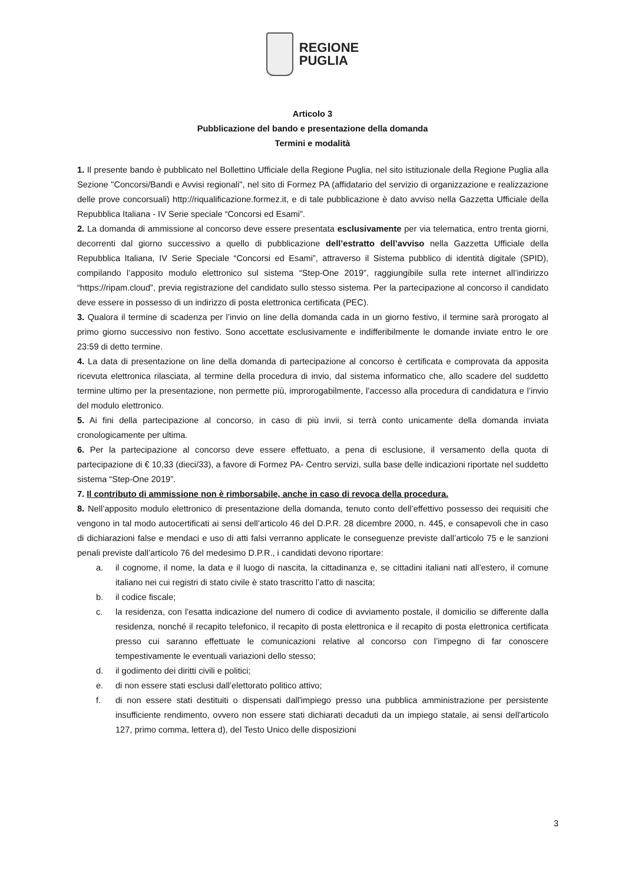REGIONE
PUGLIA
Articolo 3
Pubblicazione del bando e presentazione della domanda
Termini e modalità
1. Il presente bando è pubblicato nel Bollettino Ufficiale della Regione Puglia, nel sito istituzionale della Regione Puglia alla Sezione "Concorsi/Bandi e Avvisi regionali", nel sito di Formez PA (affidatario del servizio di organizzazione e realizzazione delle prove concorsuali) http://riqualificazione.formez.it, e di tale pubblicazione è dato avviso nella Gazzetta Ufficiale della Repubblica Italiana - IV Serie speciale “Concorsi ed Esami”.
2. La domanda di ammissione al concorso deve essere presentata esclusivamente per via telematica, entro trenta giorni, decorrenti dal giorno successivo a quello di pubblicazione dell’estratto dell’avviso nella Gazzetta Ufficiale della Repubblica Italiana, IV Serie Speciale “Concorsi ed Esami”, attraverso il Sistema pubblico di identità digitale (SPID), compilando l’apposito modulo elettronico sul sistema “Step-One 2019”, raggiungibile sulla rete internet all’indirizzo “https://ripam.cloud”, previa registrazione del candidato sullo stesso sistema. Per la partecipazione al concorso il candidato deve essere in possesso di un indirizzo di posta elettronica certificata (PEC).
3. Qualora il termine di scadenza per l’invio on line della domanda cada in un giorno festivo, il termine sarà prorogato al primo giorno successivo non festivo. Sono accettate esclusivamente e indifferibilmente le domande inviate entro le ore 23:59 di detto termine.
4. La data di presentazione on line della domanda di partecipazione al concorso è certificata e comprovata da apposita ricevuta elettronica rilasciata, al termine della procedura di invio, dal sistema informatico che, allo scadere del suddetto termine ultimo per la presentazione, non permette più, improrogabilmente, l’accesso alla procedura di candidatura e l’invio del modulo elettronico.
5. Ai fini della partecipazione al concorso, in caso di più invii, si terrà conto unicamente della domanda inviata cronologicamente per ultima.
6. Per la partecipazione al concorso deve essere effettuato, a pena di esclusione, il versamento della quota di partecipazione di € 10,33 (dieci/33), a favore di Formez PA- Centro servizi, sulla base delle indicazioni riportate nel suddetto sistema “Step-One 2019”.
7. Il contributo di ammissione non è rimborsabile, anche in caso di revoca della procedura.
8. Nell’apposito modulo elettronico di presentazione della domanda, tenuto conto dell’effettivo possesso dei requisiti che vengono in tal modo autocertificati ai sensi dell’articolo 46 del D.P.R. 28 dicembre 2000, n. 445, e consapevoli che in caso di dichiarazioni false e mendaci e uso di atti falsi verranno applicate le conseguenze previste dall’articolo 75 e le sanzioni penali previste dall’articolo 76 del medesimo D.P.R., i candidati devono riportare:
a. il cognome, il nome, la data e il luogo di nascita, la cittadinanza e, se cittadini italiani nati all’estero, il comune italiano nei cui registri di stato civile è stato trascritto l’atto di nascita;
b. il codice fiscale;
c. la residenza, con l'esatta indicazione del numero di codice di avviamento postale, il domicilio se differente dalla residenza, nonché il recapito telefonico, il recapito di posta elettronica e il recapito di posta elettronica certificata presso cui saranno effettuate le comunicazioni relative al concorso con l’impegno di far conoscere tempestivamente le eventuali variazioni dello stesso;
d. il godimento dei diritti civili e politici;
e. di non essere stati esclusi dall’elettorato politico attivo;
f. di non essere stati destituiti o dispensati dall'impiego presso una pubblica amministrazione per persistente insufficiente rendimento, ovvero non essere stati dichiarati decaduti da un impiego statale, ai sensi dell'articolo 127, primo comma, lettera d), del Testo Unico delle disposizioni
3